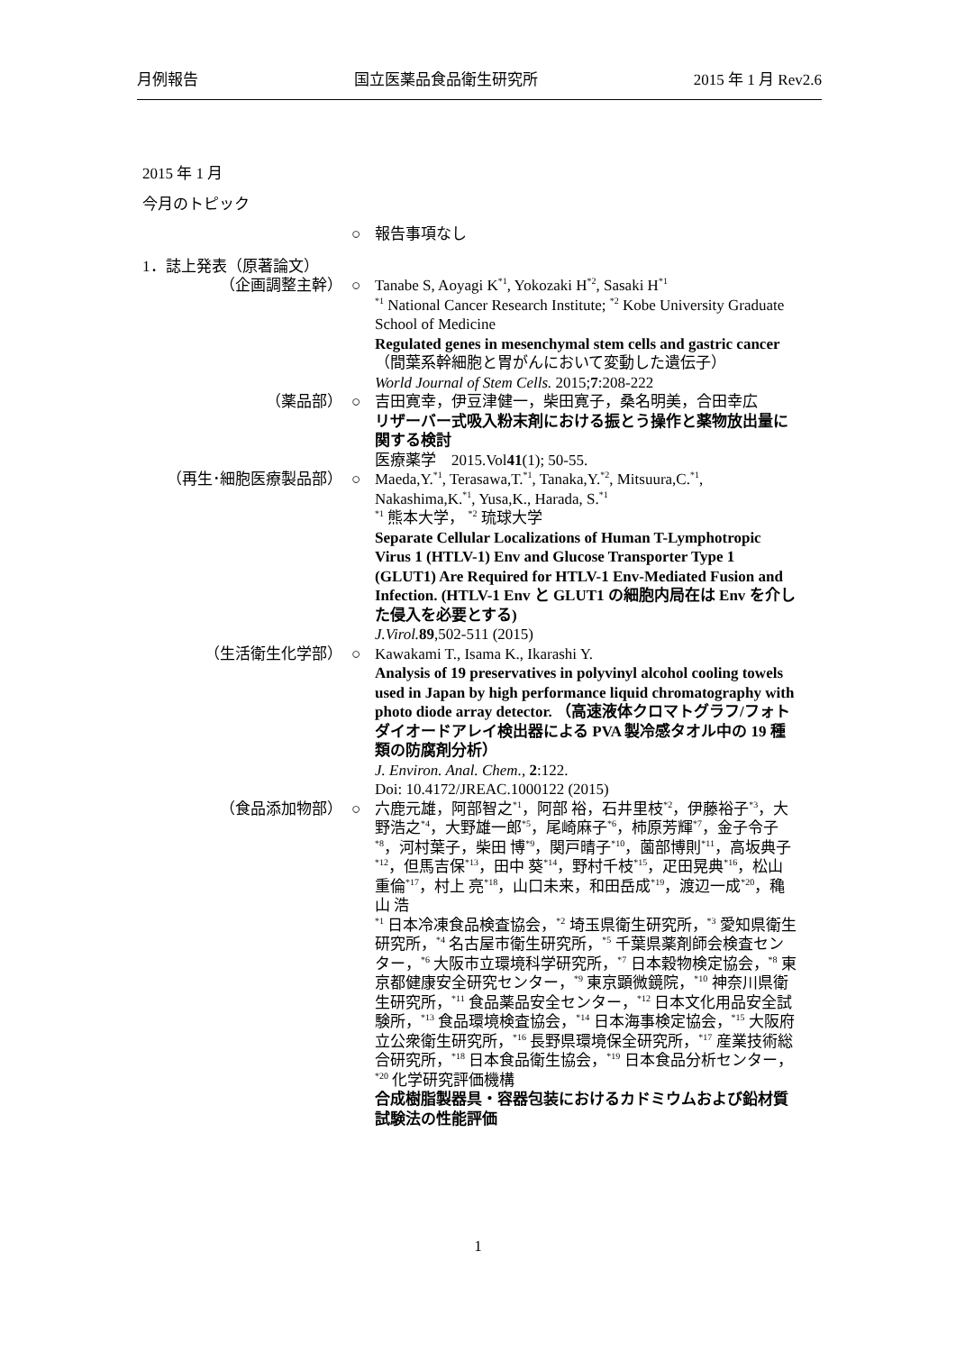月例報告 国立医薬品食品衛生研究所 2015 年 1 月 Rev2.6
2015 年 1 月
今月のトピック
○ 報告事項なし
1．誌上発表（原著論文）
（企画調整主幹） ○ Tanabe S, Aoyagi K<sup>*1</sup>, Yokozaki H<sup>*2</sup>, Sasaki H<sup>*1</sup>
<sup>*1</sup> National Cancer Research Institute; <sup>*2</sup> Kobe University Graduate School of Medicine
Regulated genes in mesenchymal stem cells and gastric cancer（間葉系幹細胞と胃がんにおいて変動した遺伝子）
World Journal of Stem Cells. 2015;7:208-222
（薬品部） ○ 吉田寛幸，伊豆津健一，柴田寛子，桑名明美，合田幸広
リザーバー式吸入粉末剤における振とう操作と薬物放出量に関する検討
医療薬学　2015.Vol41(1); 50-55.
（再生･細胞医療製品部） ○ Maeda,Y.<sup>*1</sup>, Terasawa,T.<sup>*1</sup>, Tanaka,Y.<sup>*2</sup>, Mitsuura,C.<sup>*1</sup>, Nakashima,K.<sup>*1</sup>, Yusa,K., Harada, S.<sup>*1</sup>
<sup>*1</sup> 熊本大学， <sup>*2</sup> 琉球大学
Separate Cellular Localizations of Human T-Lymphotropic Virus 1 (HTLV-1) Env and Glucose Transporter Type 1 (GLUT1) Are Required for HTLV-1 Env-Mediated Fusion and Infection. (HTLV-1 Env と GLUT1 の細胞内局在は Env を介した侵入を必要とする)
J.Virol. 89,502-511 (2015)
（生活衛生化学部） ○ Kawakami T., Isama K., Ikarashi Y.
Analysis of 19 preservatives in polyvinyl alcohol cooling towels used in Japan by high performance liquid chromatography with photo diode array detector. （高速液体クロマトグラフ/フォトダイオードアレイ検出器による PVA 製冷感タオル中の 19 種類の防腐剤分析）
J. Environ. Anal. Chem., 2:122.
Doi: 10.4172/JREAC.1000122 (2015)
（食品添加物部） ○ 六鹿元雄，阿部智之<sup>*1</sup>，阿部 裕，石井里枝<sup>*2</sup>，伊藤裕子<sup>*3</sup>，大野浩之<sup>*4</sup>，大野雄一郎<sup>*5</sup>，尾崎麻子<sup>*6</sup>，柿原芳輝<sup>*7</sup>，金子令子<sup>*8</sup>，河村葉子，柴田 博<sup>*9</sup>，関戸晴子<sup>*10</sup>，薗部博則<sup>*11</sup>，高坂典子<sup>*12</sup>，但馬吉保<sup>*13</sup>，田中 葵<sup>*14</sup>，野村千枝<sup>*15</sup>，疋田晃典<sup>*16</sup>，松山重倫<sup>*17</sup>，村上 亮<sup>*18</sup>，山口未来，和田岳成<sup>*19</sup>，渡辺一成<sup>*20</sup>，穐山 浩
<sup>*1</sup> 日本冷凍食品検査協会，<sup>*2</sup> 埼玉県衛生研究所，<sup>*3</sup> 愛知県衛生研究所，<sup>*4</sup> 名古屋市衛生研究所，<sup>*5</sup> 千葉県薬剤師会検査センター，<sup>*6</sup> 大阪市立環境科学研究所，<sup>*7</sup> 日本穀物検定協会，<sup>*8</sup> 東京都健康安全研究センター，<sup>*9</sup> 東京顕微鏡院，<sup>*10</sup> 神奈川県衛生研究所，<sup>*11</sup> 食品薬品安全センター，<sup>*12</sup> 日本文化用品安全試験所，<sup>*13</sup> 食品環境検査協会，<sup>*14</sup> 日本海事検定協会，<sup>*15</sup> 大阪府立公衆衛生研究所，<sup>*16</sup> 長野県環境保全研究所，<sup>*17</sup> 産業技術総合研究所，<sup>*18</sup> 日本食品衛生協会，<sup>*19</sup> 日本食品分析センター，<sup>*20</sup> 化学研究評価機構
合成樹脂製器具・容器包装におけるカドミウムおよび鉛材質試験法の性能評価
1